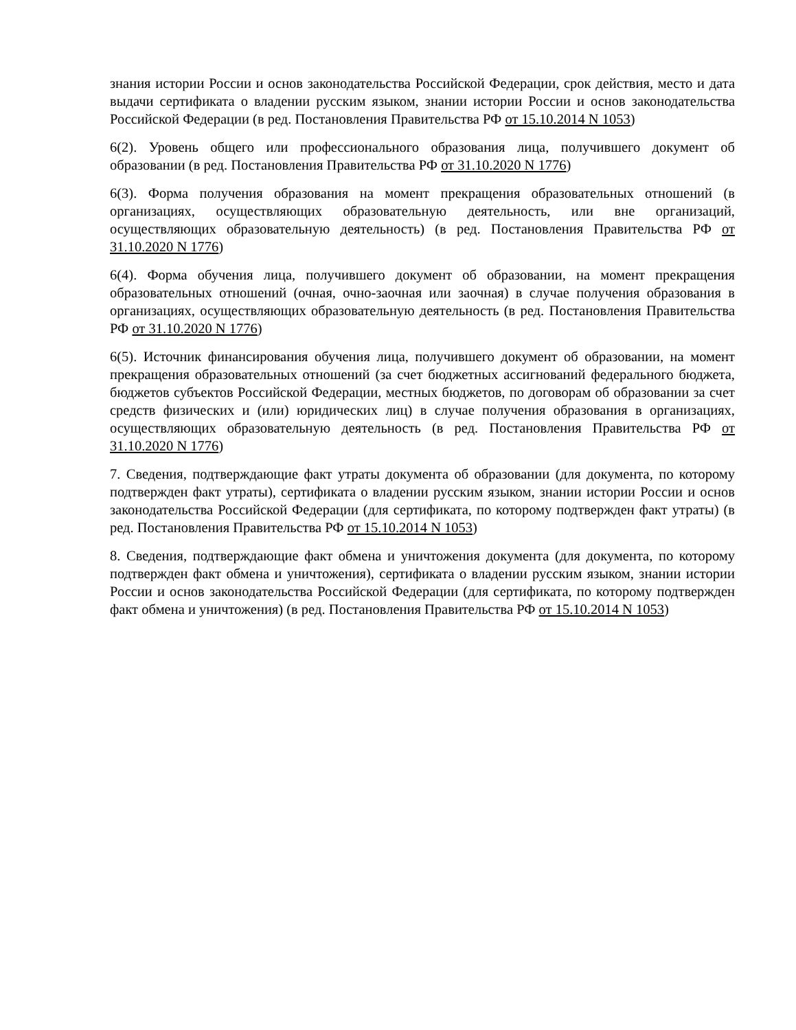знания истории России и основ законодательства Российской Федерации, срок действия, место и дата выдачи сертификата о владении русским языком, знании истории России и основ законодательства Российской Федерации (в ред. Постановления Правительства РФ от 15.10.2014 N 1053)
6(2). Уровень общего или профессионального образования лица, получившего документ об образовании (в ред. Постановления Правительства РФ от 31.10.2020 N 1776)
6(3). Форма получения образования на момент прекращения образовательных отношений (в организациях, осуществляющих образовательную деятельность, или вне организаций, осуществляющих образовательную деятельность) (в ред. Постановления Правительства РФ от 31.10.2020 N 1776)
6(4). Форма обучения лица, получившего документ об образовании, на момент прекращения образовательных отношений (очная, очно-заочная или заочная) в случае получения образования в организациях, осуществляющих образовательную деятельность (в ред. Постановления Правительства РФ от 31.10.2020 N 1776)
6(5). Источник финансирования обучения лица, получившего документ об образовании, на момент прекращения образовательных отношений (за счет бюджетных ассигнований федерального бюджета, бюджетов субъектов Российской Федерации, местных бюджетов, по договорам об образовании за счет средств физических и (или) юридических лиц) в случае получения образования в организациях, осуществляющих образовательную деятельность (в ред. Постановления Правительства РФ от 31.10.2020 N 1776)
7. Сведения, подтверждающие факт утраты документа об образовании (для документа, по которому подтвержден факт утраты), сертификата о владении русским языком, знании истории России и основ законодательства Российской Федерации (для сертификата, по которому подтвержден факт утраты) (в ред. Постановления Правительства РФ от 15.10.2014 N 1053)
8. Сведения, подтверждающие факт обмена и уничтожения документа (для документа, по которому подтвержден факт обмена и уничтожения), сертификата о владении русским языком, знании истории России и основ законодательства Российской Федерации (для сертификата, по которому подтвержден факт обмена и уничтожения) (в ред. Постановления Правительства РФ от 15.10.2014 N 1053)